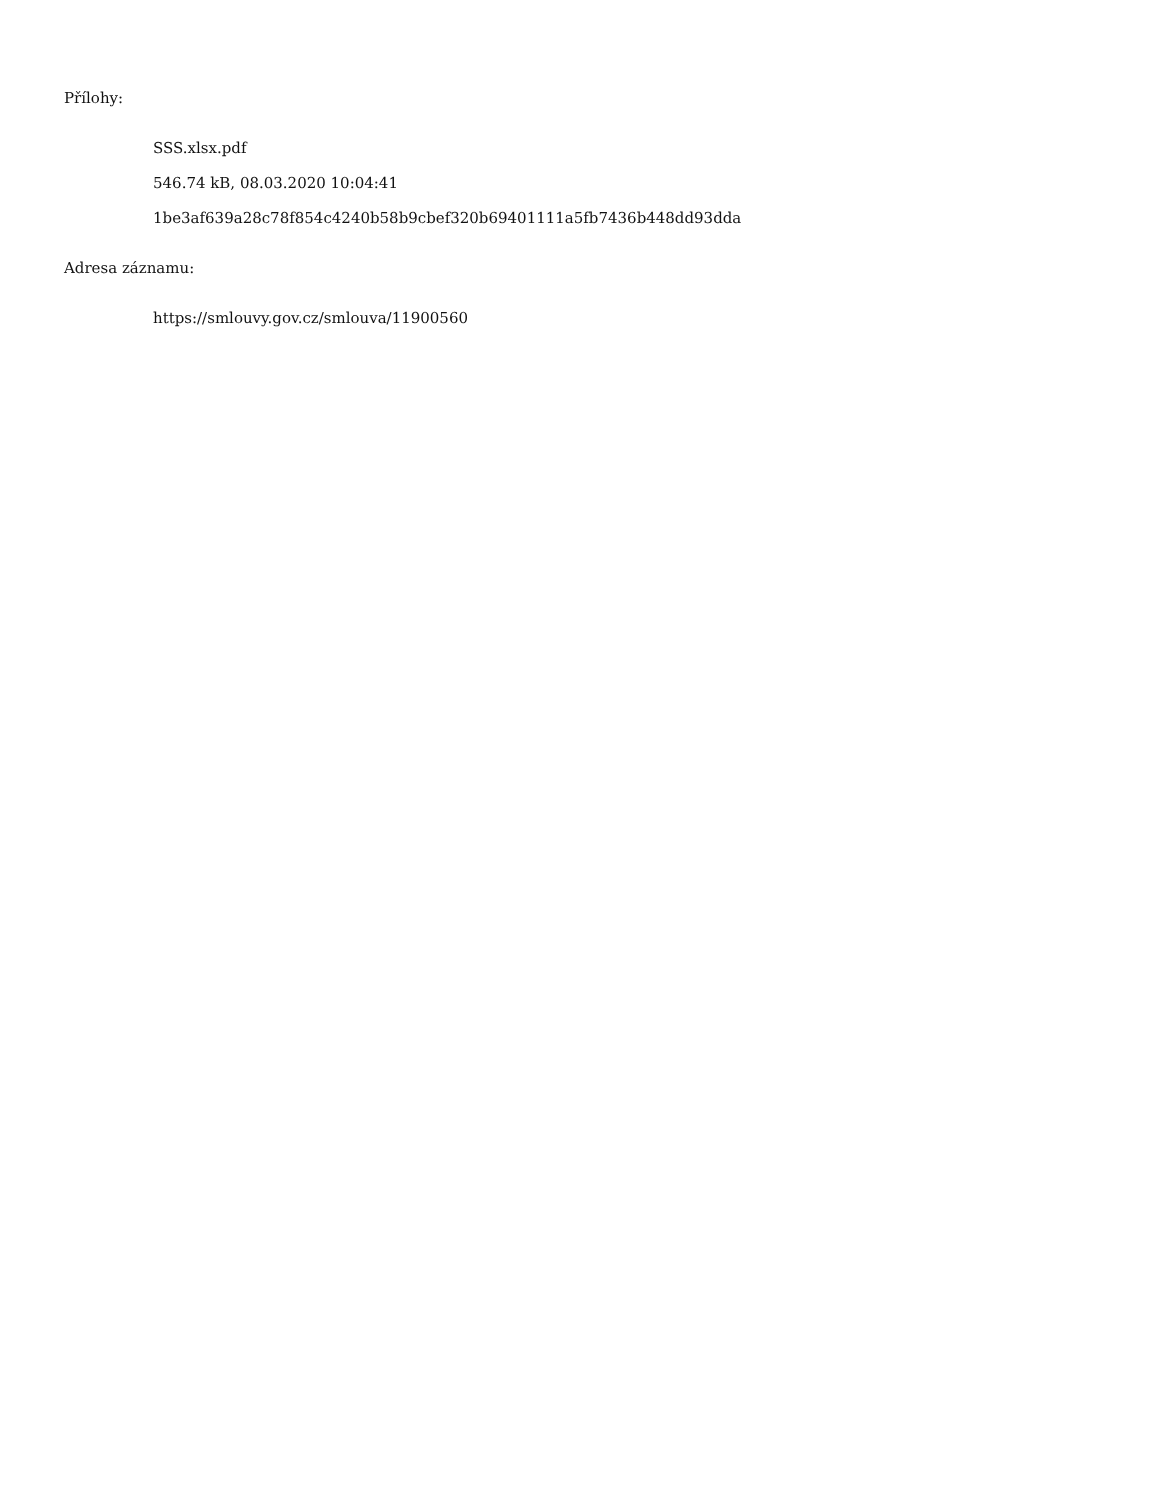Přílohy:
SSS.xlsx.pdf
546.74 kB, 08.03.2020 10:04:41
1be3af639a28c78f854c4240b58b9cbef320b69401111a5fb7436b448dd93dda
Adresa záznamu:
https://smlouvy.gov.cz/smlouva/11900560